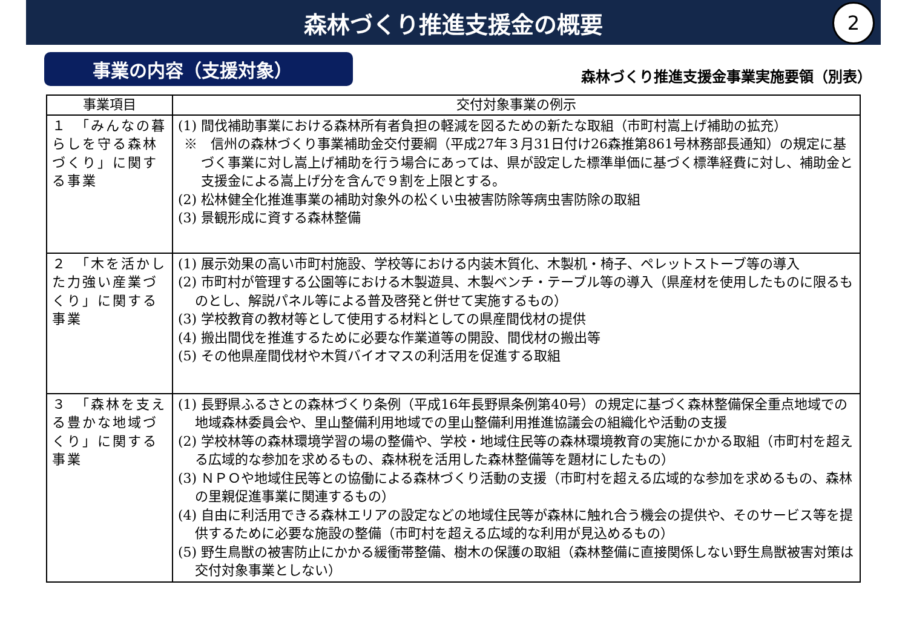森林づくり推進支援金の概要
2
事業の内容（支援対象）
森林づくり推進支援金事業実施要領（別表）
| 事業項目 | 交付対象事業の例示 |
| --- | --- |
| １ 「みんなの暮らしを守る森林づくり」に関する事業 | (1) 間伐補助事業における森林所有者負担の軽減を図るための新たな取組（市町村嵩上げ補助の拡充） ※ 信州の森林づくり事業補助金交付要綱（平成27年３月31日付け26森推第861号林務部長通知）の規定に基づく事業に対し嵩上げ補助を行う場合にあっては、県が設定した標準単価に基づく標準経費に対し、補助金と支援金による嵩上げ分を含んで９割を上限とする。 (2) 松林健全化推進事業の補助対象外の松くい虫被害防除等病虫害防除の取組 (3) 景観形成に資する森林整備 |
| ２ 「木を活かした力強い産業づくり」に関する事業 | (1) 展示効果の高い市町村施設、学校等における内装木質化、木製机・椅子、ペレットストーブ等の導入 (2) 市町村が管理する公園等における木製遊具、木製ベンチ・テーブル等の導入（県産材を使用したものに限るものとし、解説パネル等による普及啓発と併せて実施するもの） (3) 学校教育の教材等として使用する材料としての県産間伐材の提供 (4) 搬出間伐を推進するために必要な作業道等の開設、間伐材の搬出等 (5) その他県産間伐材や木質バイオマスの利活用を促進する取組 |
| ３ 「森林を支える豊かな地域づくり」に関する事業 | (1) 長野県ふるさとの森林づくり条例（平成16年長野県条例第40号）の規定に基づく森林整備保全重点地域での地域森林委員会や、里山整備利用地域での里山整備利用推進協議会の組織化や活動の支援 (2) 学校林等の森林環境学習の場の整備や、学校・地域住民等の森林環境教育の実施にかかる取組（市町村を超える広域的な参加を求めるもの、森林税を活用した森林整備等を題材にしたもの） (3) ＮＰＯや地域住民等との協働による森林づくり活動の支援（市町村を超える広域的な参加を求めるもの、森林の里親促進事業に関連するもの） (4) 自由に利活用できる森林エリアの設定などの地域住民等が森林に触れ合う機会の提供や、そのサービス等を提供するために必要な施設の整備（市町村を超える広域的な利用が見込めるもの） (5) 野生鳥獣の被害防止にかかる緩衝帯整備、樹木の保護の取組（森林整備に直接関係しない野生鳥獣被害対策は交付対象事業としない） |